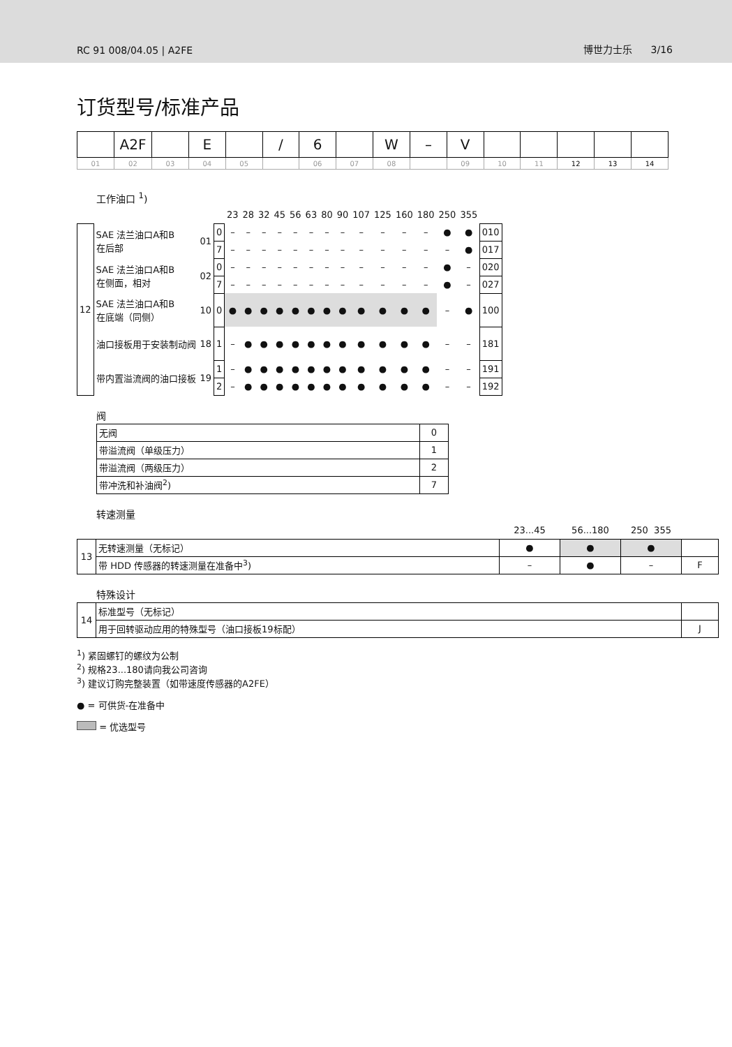RC 91 008/04.05 | A2FE 博世力士乐 3/16
订货型号/标准产品
| | A2F | | E | | / | 6 | | W | – | V | | | | | |
| 01 | 02 | 03 | 04 | 05 | | 06 | 07 | 08 | | 09 | 10 | 11 | 12 | 13 | 14 |
工作油口 <sup>1</sup>)
| | | | | 23 | 28 | 32 | 45 | 56 | 63 | 80 | 90 | 107 | 125 | 160 | 180 | 250 | 355 | |
| 12 | SAE 法兰油口A和B 在后部 | 01 | 0 | – | – | – | – | – | – | – | – | – | – | – | – | ● | ● | 010 |
| | | | 7 | – | – | – | – | – | – | – | – | – | – | – | – | – | ● | 017 |
| | SAE 法兰油口A和B 在侧面，相对 | 02 | 0 | – | – | – | – | – | – | – | – | – | – | – | – | ● | – | 020 |
| | | | 7 | – | – | – | – | – | – | – | – | – | – | – | – | ● | – | 027 |
| | SAE 法兰油口A和B 在底端（同侧） | 10 | 0 | ● | ● | ● | ● | ● | ● | ● | ● | ● | ● | ● | ● | – | ● | 100 |
| | 油口接板用于安装制动阀 | 18 | 1 | – | ● | ● | ● | ● | ● | ● | ● | ● | ● | ● | ● | – | – | 181 |
| | 带内置溢流阀的油口接板 | 19 | 1 | – | ● | ● | ● | ● | ● | ● | ● | ● | ● | ● | ● | – | – | 191 |
| | | | 2 | – | ● | ● | ● | ● | ● | ● | ● | ● | ● | ● | ● | – | – | 192 |
阀
| 无阀 | 0 |
| 带溢流阀（单级压力） | 1 |
| 带溢流阀（两级压力） | 2 |
| 带冲洗和补油阀<sup>2</sup>) | 7 |
转速测量
| | | 23...45 | 56...180 | 250 355 | |
| 13 | 无转速测量（无标记） | ● | ● | ● | |
| | 带 HDD 传感器的转速测量在准备中<sup>3</sup>) | – | ● | – | F |
特殊设计
| 14 | 标准型号（无标记） | |
| | 用于回转驱动应用的特殊型号（油口接板19标配） | J |
<sup>1</sup>) 紧固螺钉的螺纹为公制
<sup>2</sup>) 规格23...180请向我公司咨询
<sup>3</sup>) 建议订购完整装置（如带速度传感器的A2FE）
● = 可供货-在准备中
= 优选型号